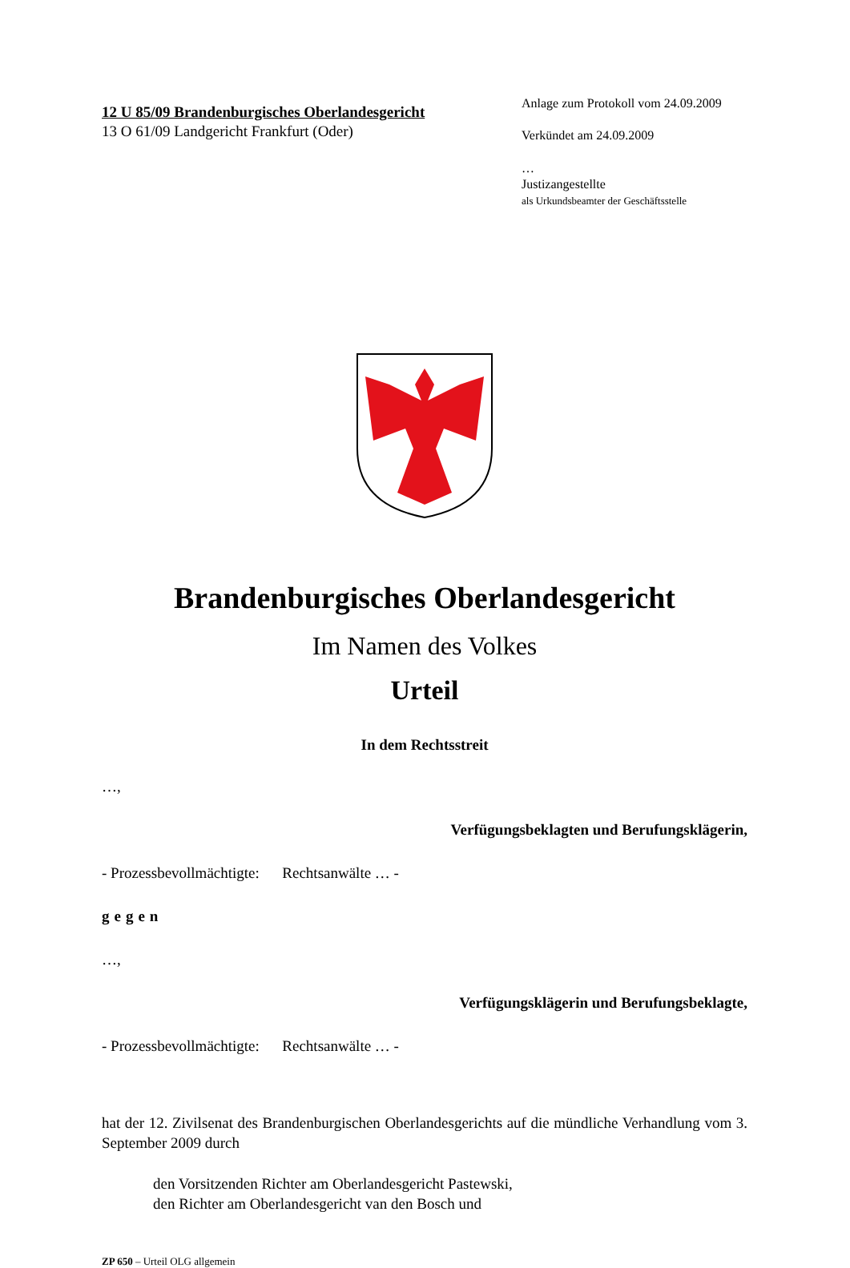12 U 85/09 Brandenburgisches Oberlandesgericht
13 O 61/09 Landgericht Frankfurt (Oder)
Anlage zum Protokoll vom 24.09.2009
Verkündet am 24.09.2009
…
Justizangestellte
als Urkundsbeamter der Geschäftsstelle
Brandenburgisches Oberlandesgericht
Im Namen des Volkes
Urteil
In dem Rechtsstreit
…,
Verfügungsbeklagten und Berufungsklägerin,
- Prozessbevollmächtigte: Rechtsanwälte … -
gegen
…,
Verfügungsklägerin und Berufungsbeklagte,
- Prozessbevollmächtigte: Rechtsanwälte … -
hat der 12. Zivilsenat des Brandenburgischen Oberlandesgerichts auf die mündliche Verhandlung vom 3. September 2009 durch
den Vorsitzenden Richter am Oberlandesgericht Pastewski,
den Richter am Oberlandesgericht van den Bosch und
ZP 650 – Urteil OLG allgemein